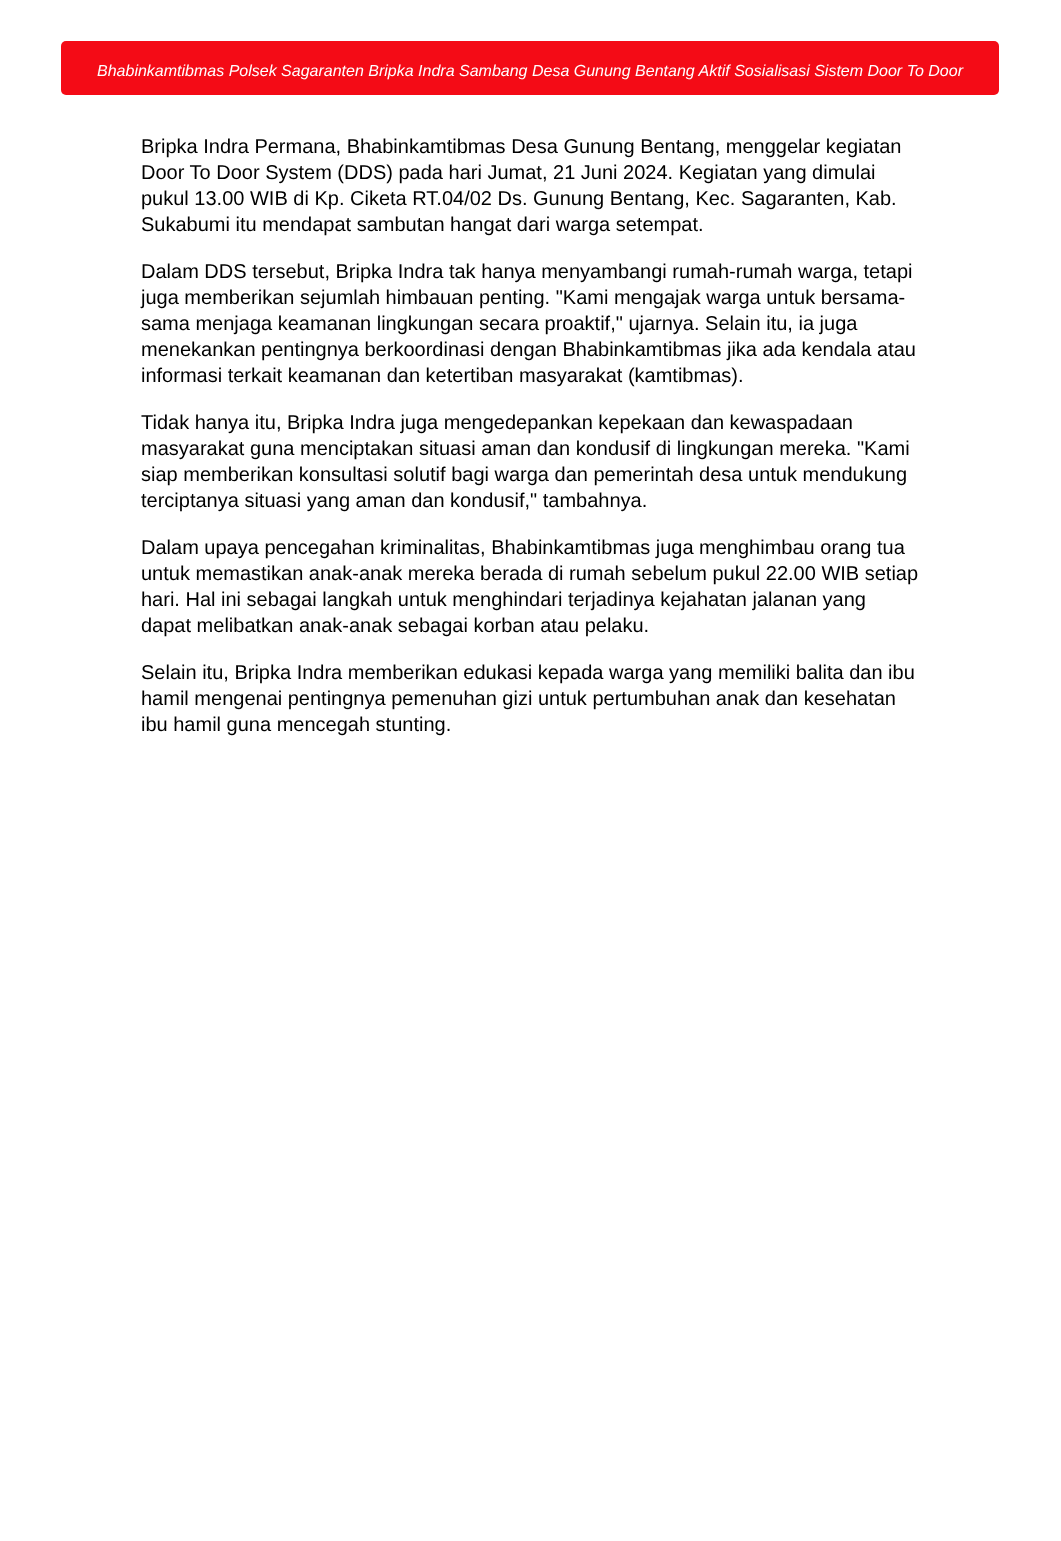Bhabinkamtibmas Polsek Sagaranten Bripka Indra Sambang Desa Gunung Bentang Aktif Sosialisasi Sistem Door To Door
Bripka Indra Permana, Bhabinkamtibmas Desa Gunung Bentang, menggelar kegiatan Door To Door System (DDS) pada hari Jumat, 21 Juni 2024. Kegiatan yang dimulai pukul 13.00 WIB di Kp. Ciketa RT.04/02 Ds. Gunung Bentang, Kec. Sagaranten, Kab. Sukabumi itu mendapat sambutan hangat dari warga setempat.
Dalam DDS tersebut, Bripka Indra tak hanya menyambangi rumah-rumah warga, tetapi juga memberikan sejumlah himbauan penting. "Kami mengajak warga untuk bersama-sama menjaga keamanan lingkungan secara proaktif," ujarnya. Selain itu, ia juga menekankan pentingnya berkoordinasi dengan Bhabinkamtibmas jika ada kendala atau informasi terkait keamanan dan ketertiban masyarakat (kamtibmas).
Tidak hanya itu, Bripka Indra juga mengedepankan kepekaan dan kewaspadaan masyarakat guna menciptakan situasi aman dan kondusif di lingkungan mereka. "Kami siap memberikan konsultasi solutif bagi warga dan pemerintah desa untuk mendukung terciptanya situasi yang aman dan kondusif," tambahnya.
Dalam upaya pencegahan kriminalitas, Bhabinkamtibmas juga menghimbau orang tua untuk memastikan anak-anak mereka berada di rumah sebelum pukul 22.00 WIB setiap hari. Hal ini sebagai langkah untuk menghindari terjadinya kejahatan jalanan yang dapat melibatkan anak-anak sebagai korban atau pelaku.
Selain itu, Bripka Indra memberikan edukasi kepada warga yang memiliki balita dan ibu hamil mengenai pentingnya pemenuhan gizi untuk pertumbuhan anak dan kesehatan ibu hamil guna mencegah stunting.